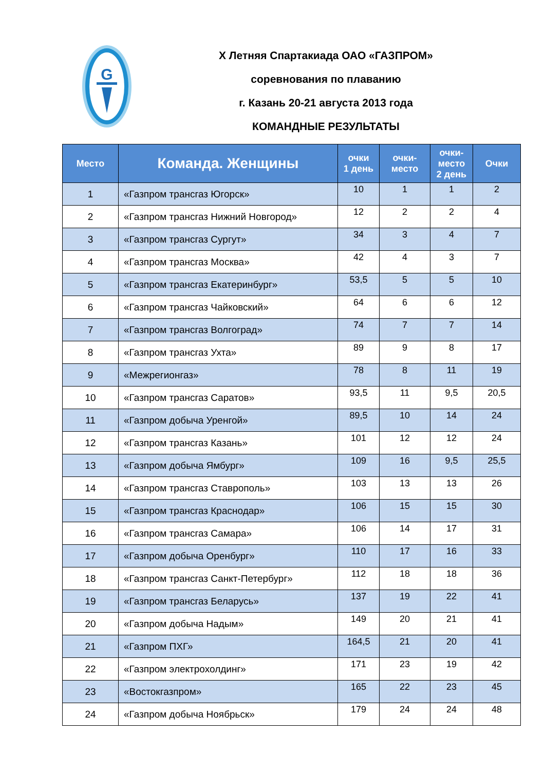G
X Летняя Спартакиада ОАО «ГАЗПРОМ»
соревнования по плаванию
г. Казань 20-21 августа 2013 года
КОМАНДНЫЕ РЕЗУЛЬТАТЫ
| Место | Команда. Женщины | очки 1 день | очки- место | очки- место 2 день | Очки |
| --- | --- | --- | --- | --- | --- |
| 1 | «Газпром трансгаз Югорск» | 10 | 1 | 1 | 2 |
| 2 | «Газпром трансгаз Нижний Новгород» | 12 | 2 | 2 | 4 |
| 3 | «Газпром трансгаз Сургут» | 34 | 3 | 4 | 7 |
| 4 | «Газпром трансгаз Москва» | 42 | 4 | 3 | 7 |
| 5 | «Газпром трансгаз Екатеринбург» | 53,5 | 5 | 5 | 10 |
| 6 | «Газпром трансгаз Чайковский» | 64 | 6 | 6 | 12 |
| 7 | «Газпром трансгаз Волгоград» | 74 | 7 | 7 | 14 |
| 8 | «Газпром трансгаз Ухта» | 89 | 9 | 8 | 17 |
| 9 | «Межрегионгаз» | 78 | 8 | 11 | 19 |
| 10 | «Газпром трансгаз Саратов» | 93,5 | 11 | 9,5 | 20,5 |
| 11 | «Газпром добыча Уренгой» | 89,5 | 10 | 14 | 24 |
| 12 | «Газпром трансгаз Казань» | 101 | 12 | 12 | 24 |
| 13 | «Газпром добыча Ямбург» | 109 | 16 | 9,5 | 25,5 |
| 14 | «Газпром трансгаз Ставрополь» | 103 | 13 | 13 | 26 |
| 15 | «Газпром трансгаз Краснодар» | 106 | 15 | 15 | 30 |
| 16 | «Газпром трансгаз Самара» | 106 | 14 | 17 | 31 |
| 17 | «Газпром добыча Оренбург» | 110 | 17 | 16 | 33 |
| 18 | «Газпром трансгаз Санкт-Петербург» | 112 | 18 | 18 | 36 |
| 19 | «Газпром трансгаз Беларусь» | 137 | 19 | 22 | 41 |
| 20 | «Газпром добыча Надым» | 149 | 20 | 21 | 41 |
| 21 | «Газпром ПХГ» | 164,5 | 21 | 20 | 41 |
| 22 | «Газпром электрохолдинг» | 171 | 23 | 19 | 42 |
| 23 | «Востокгазпром» | 165 | 22 | 23 | 45 |
| 24 | «Газпром добыча Ноябрьск» | 179 | 24 | 24 | 48 |